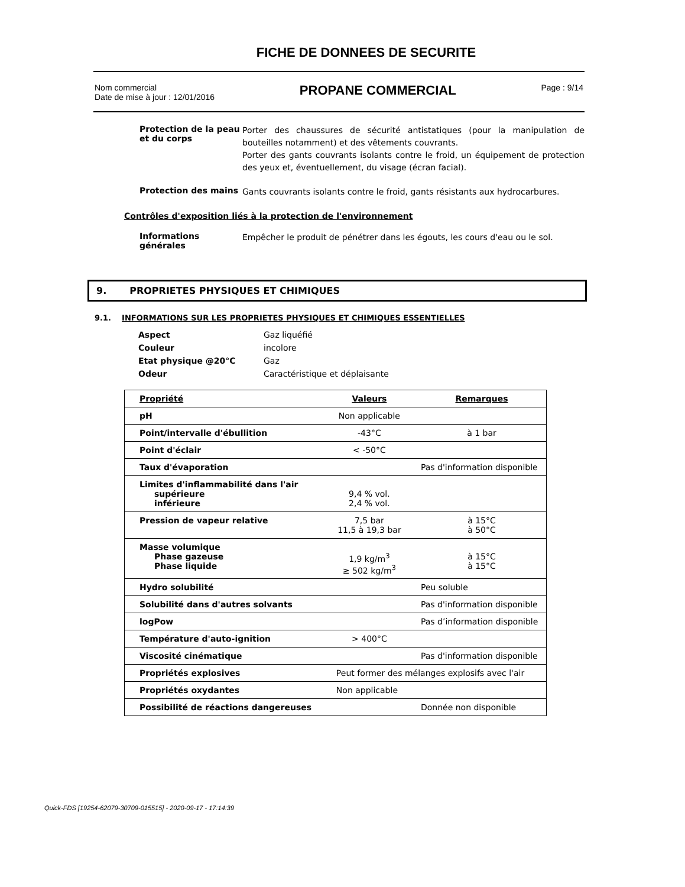FICHE DE DONNEES DE SECURITE
Nom commercial
Date de mise à jour : 12/01/2016
PROPANE COMMERCIAL
Page : 9/14
Protection de la peau et du corps
Porter des chaussures de sécurité antistatiques (pour la manipulation de bouteilles notamment) et des vêtements couvrants.
Porter des gants couvrants isolants contre le froid, un équipement de protection des yeux et, éventuellement, du visage (écran facial).
Protection des mains
Gants couvrants isolants contre le froid, gants résistants aux hydrocarbures.
Contrôles d'exposition liés à la protection de l'environnement
Informations générales
Empêcher le produit de pénétrer dans les égouts, les cours d'eau ou le sol.
9. PROPRIETES PHYSIQUES ET CHIMIQUES
9.1. INFORMATIONS SUR LES PROPRIETES PHYSIQUES ET CHIMIQUES ESSENTIELLES
| Aspect | Gaz liquéfié |
| Couleur | incolore |
| Etat physique @20°C | Gaz |
| Odeur | Caractéristique et déplaisante |
| Propriété | Valeurs | Remarques |
| --- | --- | --- |
| pH | Non applicable | |
| Point/intervalle d'ébullition | -43°C | à 1 bar |
| Point d'éclair | < -50°C | |
| Taux d'évaporation | | Pas d'information disponible |
| Limites d'inflammabilité dans l'air supérieure inférieure | 9,4 % vol. 2,4 % vol. | |
| Pression de vapeur relative | 7,5 bar 11,5 à 19,3 bar | à 15°C à 50°C |
| Masse volumique Phase gazeuse Phase liquide | 1,9 kg/m<sup>3</sup> ≥ 502 kg/m<sup>3</sup> | à 15°C à 15°C |
| Hydro solubilité | | Peu soluble |
| Solubilité dans d'autres solvants | | Pas d'information disponible |
| logPow | | Pas d’information disponible |
| Température d'auto-ignition | > 400°C | |
| Viscosité cinématique | | Pas d'information disponible |
| Propriétés explosives | Peut former des mélanges explosifs avec l'air | |
| Propriétés oxydantes | Non applicable | |
| Possibilité de réactions dangereuses | | Donnée non disponible |
Quick-FDS [19254-62079-30709-015515] - 2020-09-17 - 17:14:39